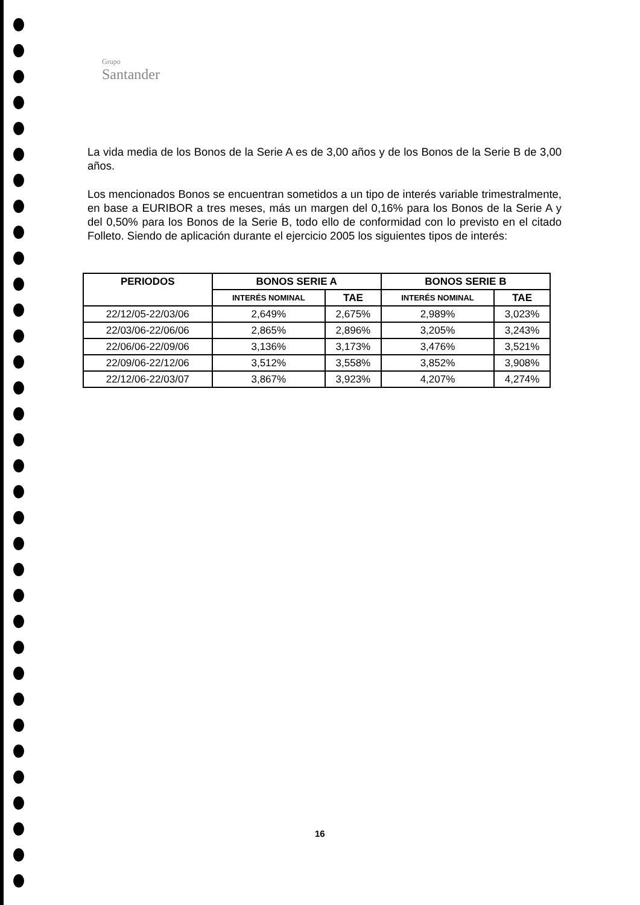Grupo
Santander
La vida media de los Bonos de la Serie A es de 3,00 años y de los Bonos de la Serie B de 3,00 años.
Los mencionados Bonos se encuentran sometidos a un tipo de interés variable trimestralmente, en base a EURIBOR a tres meses, más un margen del 0,16% para los Bonos de la Serie A y del 0,50% para los Bonos de la Serie B, todo ello de conformidad con lo previsto en el citado Folleto. Siendo de aplicación durante el ejercicio 2005 los siguientes tipos de interés:
| PERIODOS | BONOS SERIE A | | BONOS SERIE B | |
| --- | --- | --- | --- | --- |
| | INTERÉS NOMINAL | TAE | INTERÉS NOMINAL | TAE |
| 22/12/05-22/03/06 | 2,649% | 2,675% | 2,989% | 3,023% |
| 22/03/06-22/06/06 | 2,865% | 2,896% | 3,205% | 3,243% |
| 22/06/06-22/09/06 | 3,136% | 3,173% | 3,476% | 3,521% |
| 22/09/06-22/12/06 | 3,512% | 3,558% | 3,852% | 3,908% |
| 22/12/06-22/03/07 | 3,867% | 3,923% | 4,207% | 4,274% |
16